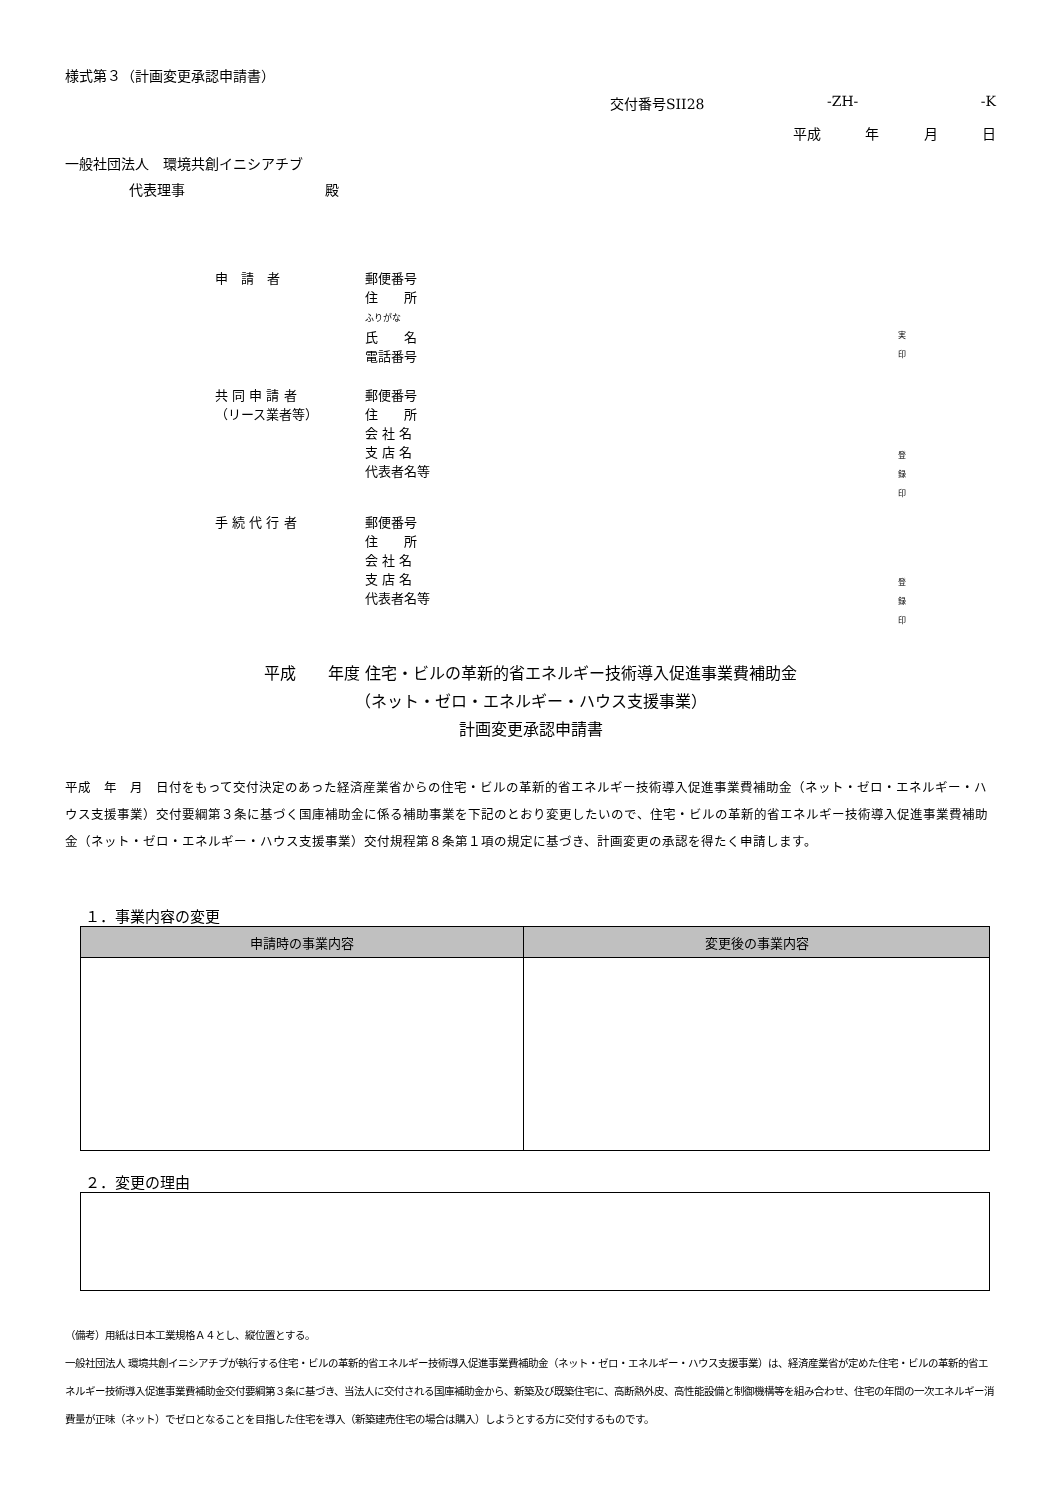様式第３（計画変更承認申請書）
交付番号SII28 -ZH- -K
平成 年 月 日
一般社団法人　環境共創イニシアチブ
代表理事　　　　　　　　　　殿
申　請　者
郵便番号
住　　所
ふりがな
氏　　名
電話番号
実
印
共 同 申 請 者
（リース業者等）
郵便番号
住　　所
会 社 名
支 店 名
代表者名等
登
録
印
手 続 代 行 者
郵便番号
住　　所
会 社 名
支 店 名
代表者名等
登
録
印
平成　　年度 住宅・ビルの革新的省エネルギー技術導入促進事業費補助金
（ネット・ゼロ・エネルギー・ハウス支援事業）
計画変更承認申請書
平成　年　月　日付をもって交付決定のあった経済産業省からの住宅・ビルの革新的省エネルギー技術導入促進事業費補助金（ネット・ゼロ・エネルギー・ハウス支援事業）交付要綱第３条に基づく国庫補助金に係る補助事業を下記のとおり変更したいので、住宅・ビルの革新的省エネルギー技術導入促進事業費補助金（ネット・ゼロ・エネルギー・ハウス支援事業）交付規程第８条第１項の規定に基づき、計画変更の承認を得たく申請します。
１．事業内容の変更
| 申請時の事業内容 | 変更後の事業内容 |
| --- | --- |
２．変更の理由
（備考）用紙は日本工業規格Ａ４とし、縦位置とする。
一般社団法人 環境共創イニシアチブが執行する住宅・ビルの革新的省エネルギー技術導入促進事業費補助金（ネット・ゼロ・エネルギー・ハウス支援事業）は、経済産業省が定めた住宅・ビルの革新的省エネルギー技術導入促進事業費補助金交付要綱第３条に基づき、当法人に交付される国庫補助金から、新築及び既築住宅に、高断熱外皮、高性能設備と制御機構等を組み合わせ、住宅の年間の一次エネルギー消費量が正味（ネット）でゼロとなることを目指した住宅を導入（新築建売住宅の場合は購入）しようとする方に交付するものです。